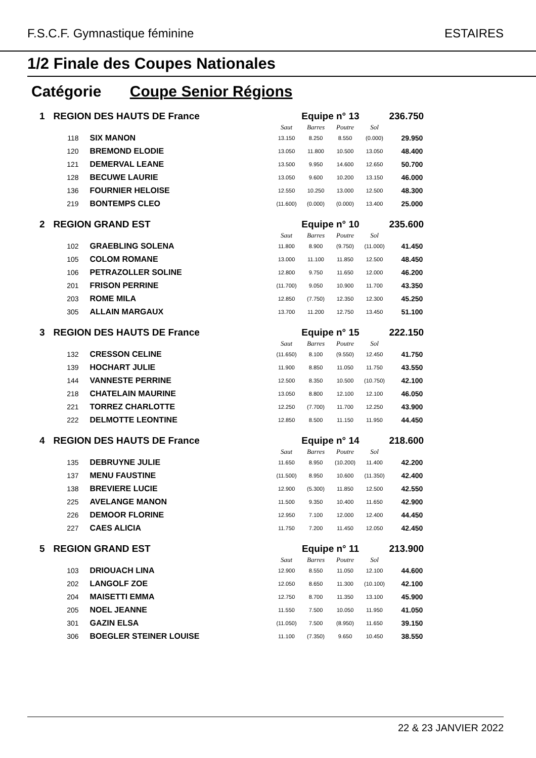F.S.C.F. Gymnastique féminine ESTAIRES
1/2 Finale des Coupes Nationales
Catégorie Coupe Senior Régions
| 1 | REGION DES HAUTS DE France | | Equipe n° 13 | | | | 236.750 |
| | | | Saut | Barres | Poutre | Sol | |
| | 118 | SIX MANON | 13.150 | 8.250 | 8.550 | (0.000) | 29.950 |
| | 120 | BREMOND ELODIE | 13.050 | 11.800 | 10.500 | 13.050 | 48.400 |
| | 121 | DEMERVAL LEANE | 13.500 | 9.950 | 14.600 | 12.650 | 50.700 |
| | 128 | BECUWE LAURIE | 13.050 | 9.600 | 10.200 | 13.150 | 46.000 |
| | 136 | FOURNIER HELOISE | 12.550 | 10.250 | 13.000 | 12.500 | 48.300 |
| | 219 | BONTEMPS CLEO | (11.600) | (0.000) | (0.000) | 13.400 | 25.000 |
| 2 | REGION GRAND EST | | Equipe n° 10 | | | | 235.600 |
| | | | Saut | Barres | Poutre | Sol | |
| | 102 | GRAEBLING SOLENA | 11.800 | 8.900 | (9.750) | (11.000) | 41.450 |
| | 105 | COLOM ROMANE | 13.000 | 11.100 | 11.850 | 12.500 | 48.450 |
| | 106 | PETRAZOLLER SOLINE | 12.800 | 9.750 | 11.650 | 12.000 | 46.200 |
| | 201 | FRISON PERRINE | (11.700) | 9.050 | 10.900 | 11.700 | 43.350 |
| | 203 | ROME MILA | 12.850 | (7.750) | 12.350 | 12.300 | 45.250 |
| | 305 | ALLAIN MARGAUX | 13.700 | 11.200 | 12.750 | 13.450 | 51.100 |
| 3 | REGION DES HAUTS DE France | | Equipe n° 15 | | | | 222.150 |
| | | | Saut | Barres | Poutre | Sol | |
| | 132 | CRESSON CELINE | (11.650) | 8.100 | (9.550) | 12.450 | 41.750 |
| | 139 | HOCHART JULIE | 11.900 | 8.850 | 11.050 | 11.750 | 43.550 |
| | 144 | VANNESTE PERRINE | 12.500 | 8.350 | 10.500 | (10.750) | 42.100 |
| | 218 | CHATELAIN MAURINE | 13.050 | 8.800 | 12.100 | 12.100 | 46.050 |
| | 221 | TORREZ CHARLOTTE | 12.250 | (7.700) | 11.700 | 12.250 | 43.900 |
| | 222 | DELMOTTE LEONTINE | 12.850 | 8.500 | 11.150 | 11.950 | 44.450 |
| 4 | REGION DES HAUTS DE France | | Equipe n° 14 | | | | 218.600 |
| | | | Saut | Barres | Poutre | Sol | |
| | 135 | DEBRUYNE JULIE | 11.650 | 8.950 | (10.200) | 11.400 | 42.200 |
| | 137 | MENU FAUSTINE | (11.500) | 8.950 | 10.600 | (11.350) | 42.400 |
| | 138 | BREVIERE LUCIE | 12.900 | (5.300) | 11.850 | 12.500 | 42.550 |
| | 225 | AVELANGE MANON | 11.500 | 9.350 | 10.400 | 11.650 | 42.900 |
| | 226 | DEMOOR FLORINE | 12.950 | 7.100 | 12.000 | 12.400 | 44.450 |
| | 227 | CAES ALICIA | 11.750 | 7.200 | 11.450 | 12.050 | 42.450 |
| 5 | REGION GRAND EST | | Equipe n° 11 | | | | 213.900 |
| | | | Saut | Barres | Poutre | Sol | |
| | 103 | DRIOUACH LINA | 12.900 | 8.550 | 11.050 | 12.100 | 44.600 |
| | 202 | LANGOLF ZOE | 12.050 | 8.650 | 11.300 | (10.100) | 42.100 |
| | 204 | MAISETTI EMMA | 12.750 | 8.700 | 11.350 | 13.100 | 45.900 |
| | 205 | NOEL JEANNE | 11.550 | 7.500 | 10.050 | 11.950 | 41.050 |
| | 301 | GAZIN ELSA | (11.050) | 7.500 | (8.950) | 11.650 | 39.150 |
| | 306 | BOEGLER STEINER LOUISE | 11.100 | (7.350) | 9.650 | 10.450 | 38.550 |
22 & 23 JANVIER 2022